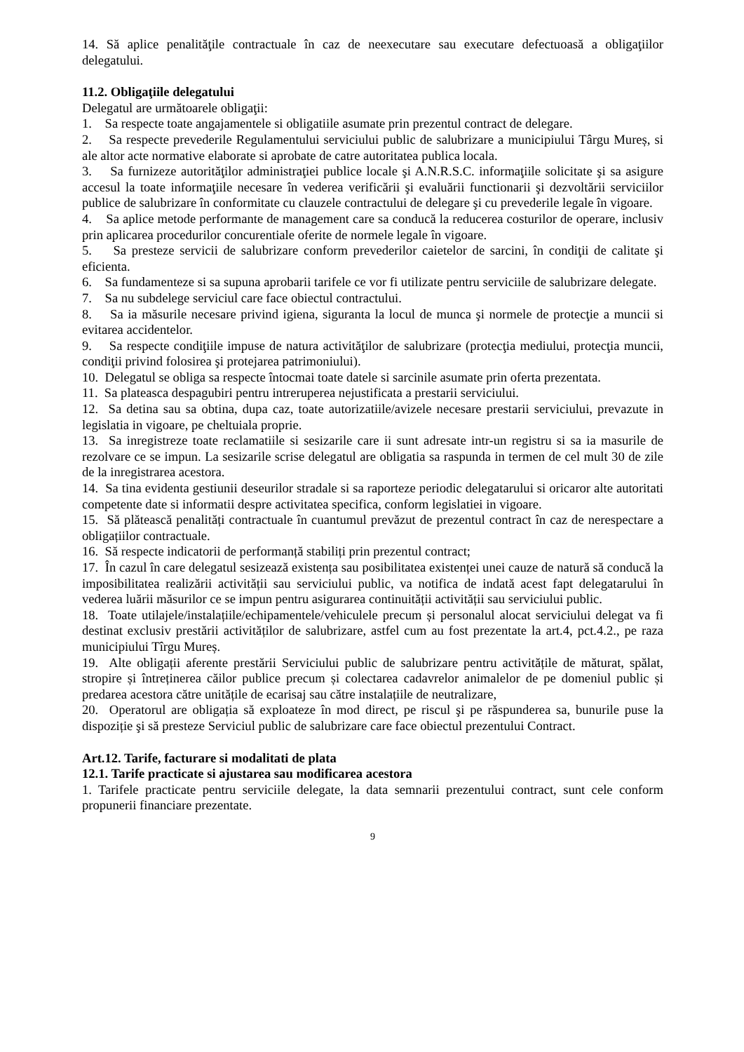14. Să aplice penalităţile contractuale în caz de neexecutare sau executare defectuoasă a obligaţiilor delegatului.
11.2. Obligaţiile delegatului
Delegatul are următoarele obligaţii:
1. Sa respecte toate angajamentele si obligatiile asumate prin prezentul contract de delegare.
2. Sa respecte prevederile Regulamentului serviciului public de salubrizare a municipiului Târgu Mureș, si ale altor acte normative elaborate si aprobate de catre autoritatea publica locala.
3. Sa furnizeze autorităţilor administraţiei publice locale şi A.N.R.S.C. informaţiile solicitate şi sa asigure accesul la toate informaţiile necesare în vederea verificării şi evaluării functionarii şi dezvoltării serviciilor publice de salubrizare în conformitate cu clauzele contractului de delegare şi cu prevederile legale în vigoare.
4. Sa aplice metode performante de management care sa conducă la reducerea costurilor de operare, inclusiv prin aplicarea procedurilor concurentiale oferite de normele legale în vigoare.
5. Sa presteze servicii de salubrizare conform prevederilor caietelor de sarcini, în condiţii de calitate şi eficienta.
6. Sa fundamenteze si sa supuna aprobarii tarifele ce vor fi utilizate pentru serviciile de salubrizare delegate.
7. Sa nu subdelege serviciul care face obiectul contractului.
8. Sa ia măsurile necesare privind igiena, siguranta la locul de munca şi normele de protecţie a muncii si evitarea accidentelor.
9. Sa respecte condiţiile impuse de natura activităţilor de salubrizare (protecţia mediului, protecţia muncii, condiţii privind folosirea şi protejarea patrimoniului).
10. Delegatul se obliga sa respecte întocmai toate datele si sarcinile asumate prin oferta prezentata.
11. Sa plateasca despagubiri pentru intreruperea nejustificata a prestarii serviciului.
12. Sa detina sau sa obtina, dupa caz, toate autorizatiile/avizele necesare prestarii serviciului, prevazute in legislatia in vigoare, pe cheltuiala proprie.
13. Sa inregistreze toate reclamatiile si sesizarile care ii sunt adresate intr-un registru si sa ia masurile de rezolvare ce se impun. La sesizarile scrise delegatul are obligatia sa raspunda in termen de cel mult 30 de zile de la inregistrarea acestora.
14. Sa tina evidenta gestiunii deseurilor stradale si sa raporteze periodic delegatarului si oricaror alte autoritati competente date si informatii despre activitatea specifica, conform legislatiei in vigoare.
15. Să plătească penalități contractuale în cuantumul prevăzut de prezentul contract în caz de nerespectare a obligațiilor contractuale.
16. Să respecte indicatorii de performanță stabiliți prin prezentul contract;
17. În cazul în care delegatul sesizează existența sau posibilitatea existenței unei cauze de natură să conducă la imposibilitatea realizării activității sau serviciului public, va notifica de indată acest fapt delegatarului în vederea luării măsurilor ce se impun pentru asigurarea continuității activității sau serviciului public.
18. Toate utilajele/instalațiile/echipamentele/vehiculele precum și personalul alocat serviciului delegat va fi destinat exclusiv prestării activităților de salubrizare, astfel cum au fost prezentate la art.4, pct.4.2., pe raza municipiului Tîrgu Mureș.
19. Alte obligații aferente prestării Serviciului public de salubrizare pentru activitățile de măturat, spălat, stropire și întreținerea căilor publice precum și colectarea cadavrelor animalelor de pe domeniul public și predarea acestora către unitățile de ecarisaj sau către instalațiile de neutralizare,
20. Operatorul are obligația să exploateze în mod direct, pe riscul şi pe răspunderea sa, bunurile puse la dispoziție şi să presteze Serviciul public de salubrizare care face obiectul prezentului Contract.
Art.12. Tarife, facturare si modalitati de plata
12.1. Tarife practicate si ajustarea sau modificarea acestora
1. Tarifele practicate pentru serviciile delegate, la data semnarii prezentului contract, sunt cele conform propunerii financiare prezentate.
9